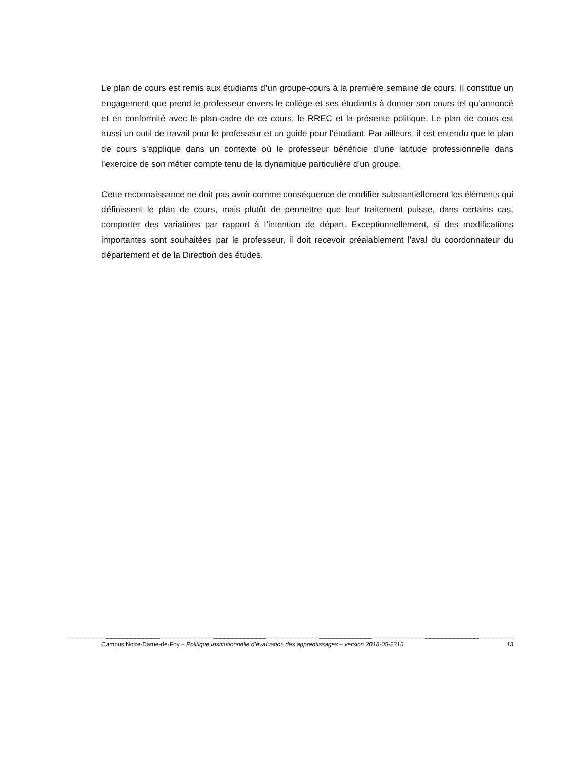Le plan de cours est remis aux étudiants d’un groupe-cours à la première semaine de cours. Il constitue un engagement que prend le professeur envers le collège et ses étudiants à donner son cours tel qu’annoncé et en conformité avec le plan-cadre de ce cours, le RREC et la présente politique. Le plan de cours est aussi un outil de travail pour le professeur et un guide pour l’étudiant. Par ailleurs, il est entendu que le plan de cours s’applique dans un contexte où le professeur bénéficie d’une latitude professionnelle dans l’exercice de son métier compte tenu de la dynamique particulière d’un groupe.
Cette reconnaissance ne doit pas avoir comme conséquence de modifier substantiellement les éléments qui définissent le plan de cours, mais plutôt de permettre que leur traitement puisse, dans certains cas, comporter des variations par rapport à l’intention de départ. Exceptionnellement, si des modifications importantes sont souhaitées par le professeur, il doit recevoir préalablement l’aval du coordonnateur du département et de la Direction des études.
Campus Notre-Dame-de-Foy – Politique institutionnelle d’évaluation des apprentissages – version 2018-05-2216 13